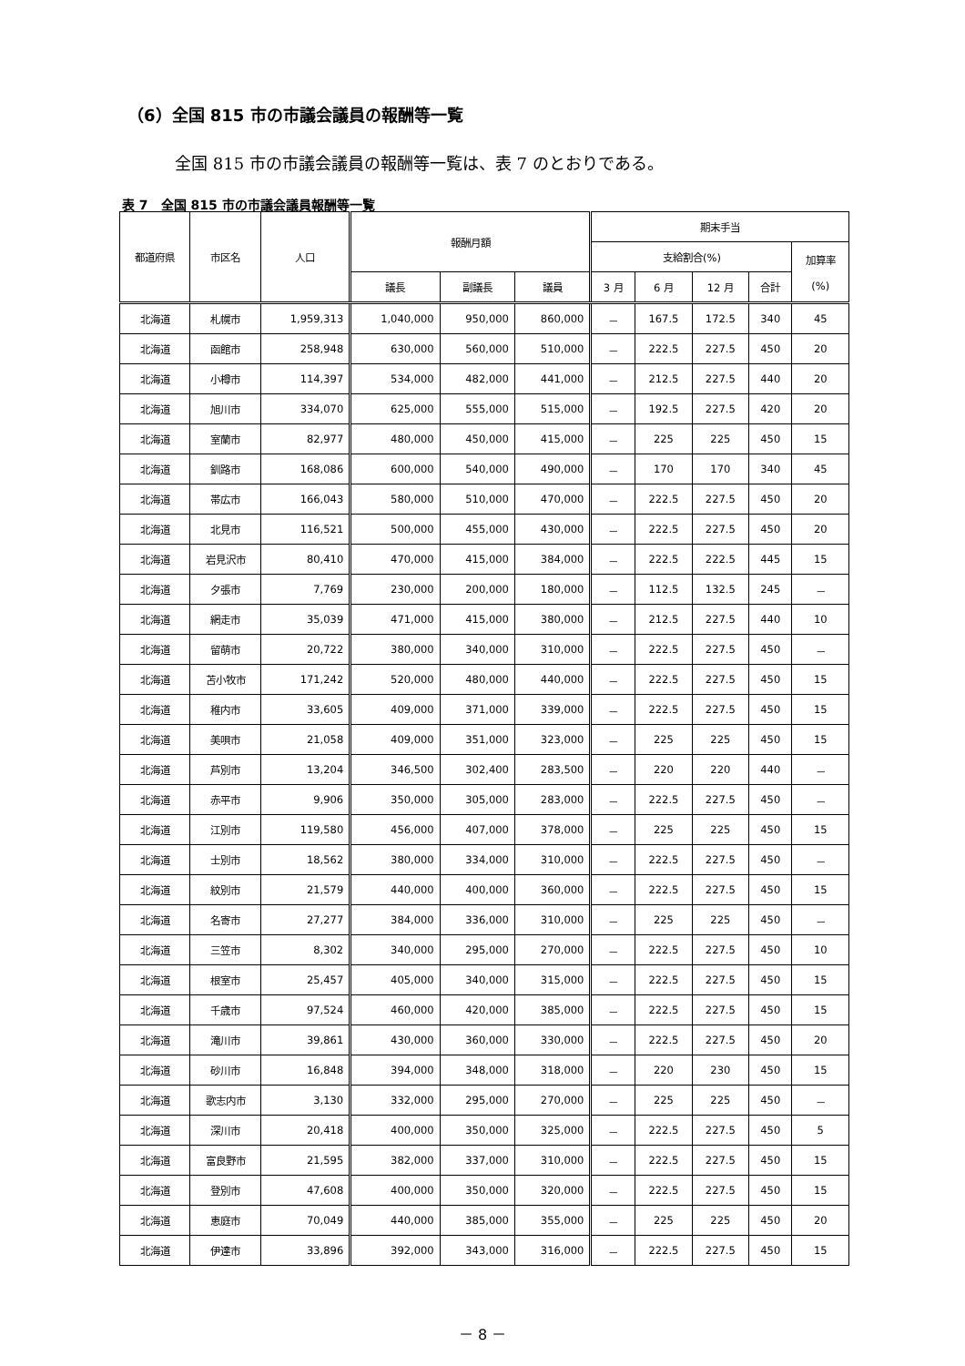（6）全国 815 市の市議会議員の報酬等一覧
全国 815 市の市議会議員の報酬等一覧は、表 7 のとおりである。
表 7　全国 815 市の市議会議員報酬等一覧
| 都道府県 | 市区名 | 人口 | 報酬月額 | | | 期末手当 | | | | |
| --- | --- | --- | --- | --- | --- | --- | --- | --- | --- | --- |
| | | | | | | 支給割合(%) | | | | 加算率 (%) |
| | | | 議長 | 副議長 | 議員 | 3 月 | 6 月 | 12 月 | 合計 | |
| 北海道 | 札幌市 | 1,959,313 | 1,040,000 | 950,000 | 860,000 | － | 167.5 | 172.5 | 340 | 45 |
| 北海道 | 函館市 | 258,948 | 630,000 | 560,000 | 510,000 | － | 222.5 | 227.5 | 450 | 20 |
| 北海道 | 小樽市 | 114,397 | 534,000 | 482,000 | 441,000 | － | 212.5 | 227.5 | 440 | 20 |
| 北海道 | 旭川市 | 334,070 | 625,000 | 555,000 | 515,000 | － | 192.5 | 227.5 | 420 | 20 |
| 北海道 | 室蘭市 | 82,977 | 480,000 | 450,000 | 415,000 | － | 225 | 225 | 450 | 15 |
| 北海道 | 釧路市 | 168,086 | 600,000 | 540,000 | 490,000 | － | 170 | 170 | 340 | 45 |
| 北海道 | 帯広市 | 166,043 | 580,000 | 510,000 | 470,000 | － | 222.5 | 227.5 | 450 | 20 |
| 北海道 | 北見市 | 116,521 | 500,000 | 455,000 | 430,000 | － | 222.5 | 227.5 | 450 | 20 |
| 北海道 | 岩見沢市 | 80,410 | 470,000 | 415,000 | 384,000 | － | 222.5 | 222.5 | 445 | 15 |
| 北海道 | 夕張市 | 7,769 | 230,000 | 200,000 | 180,000 | － | 112.5 | 132.5 | 245 | － |
| 北海道 | 網走市 | 35,039 | 471,000 | 415,000 | 380,000 | － | 212.5 | 227.5 | 440 | 10 |
| 北海道 | 留萌市 | 20,722 | 380,000 | 340,000 | 310,000 | － | 222.5 | 227.5 | 450 | － |
| 北海道 | 苫小牧市 | 171,242 | 520,000 | 480,000 | 440,000 | － | 222.5 | 227.5 | 450 | 15 |
| 北海道 | 稚内市 | 33,605 | 409,000 | 371,000 | 339,000 | － | 222.5 | 227.5 | 450 | 15 |
| 北海道 | 美唄市 | 21,058 | 409,000 | 351,000 | 323,000 | － | 225 | 225 | 450 | 15 |
| 北海道 | 芦別市 | 13,204 | 346,500 | 302,400 | 283,500 | － | 220 | 220 | 440 | － |
| 北海道 | 赤平市 | 9,906 | 350,000 | 305,000 | 283,000 | － | 222.5 | 227.5 | 450 | － |
| 北海道 | 江別市 | 119,580 | 456,000 | 407,000 | 378,000 | － | 225 | 225 | 450 | 15 |
| 北海道 | 士別市 | 18,562 | 380,000 | 334,000 | 310,000 | － | 222.5 | 227.5 | 450 | － |
| 北海道 | 紋別市 | 21,579 | 440,000 | 400,000 | 360,000 | － | 222.5 | 227.5 | 450 | 15 |
| 北海道 | 名寄市 | 27,277 | 384,000 | 336,000 | 310,000 | － | 225 | 225 | 450 | － |
| 北海道 | 三笠市 | 8,302 | 340,000 | 295,000 | 270,000 | － | 222.5 | 227.5 | 450 | 10 |
| 北海道 | 根室市 | 25,457 | 405,000 | 340,000 | 315,000 | － | 222.5 | 227.5 | 450 | 15 |
| 北海道 | 千歳市 | 97,524 | 460,000 | 420,000 | 385,000 | － | 222.5 | 227.5 | 450 | 15 |
| 北海道 | 滝川市 | 39,861 | 430,000 | 360,000 | 330,000 | － | 222.5 | 227.5 | 450 | 20 |
| 北海道 | 砂川市 | 16,848 | 394,000 | 348,000 | 318,000 | － | 220 | 230 | 450 | 15 |
| 北海道 | 歌志内市 | 3,130 | 332,000 | 295,000 | 270,000 | － | 225 | 225 | 450 | － |
| 北海道 | 深川市 | 20,418 | 400,000 | 350,000 | 325,000 | － | 222.5 | 227.5 | 450 | 5 |
| 北海道 | 富良野市 | 21,595 | 382,000 | 337,000 | 310,000 | － | 222.5 | 227.5 | 450 | 15 |
| 北海道 | 登別市 | 47,608 | 400,000 | 350,000 | 320,000 | － | 222.5 | 227.5 | 450 | 15 |
| 北海道 | 恵庭市 | 70,049 | 440,000 | 385,000 | 355,000 | － | 225 | 225 | 450 | 20 |
| 北海道 | 伊達市 | 33,896 | 392,000 | 343,000 | 316,000 | － | 222.5 | 227.5 | 450 | 15 |
－ 8 －